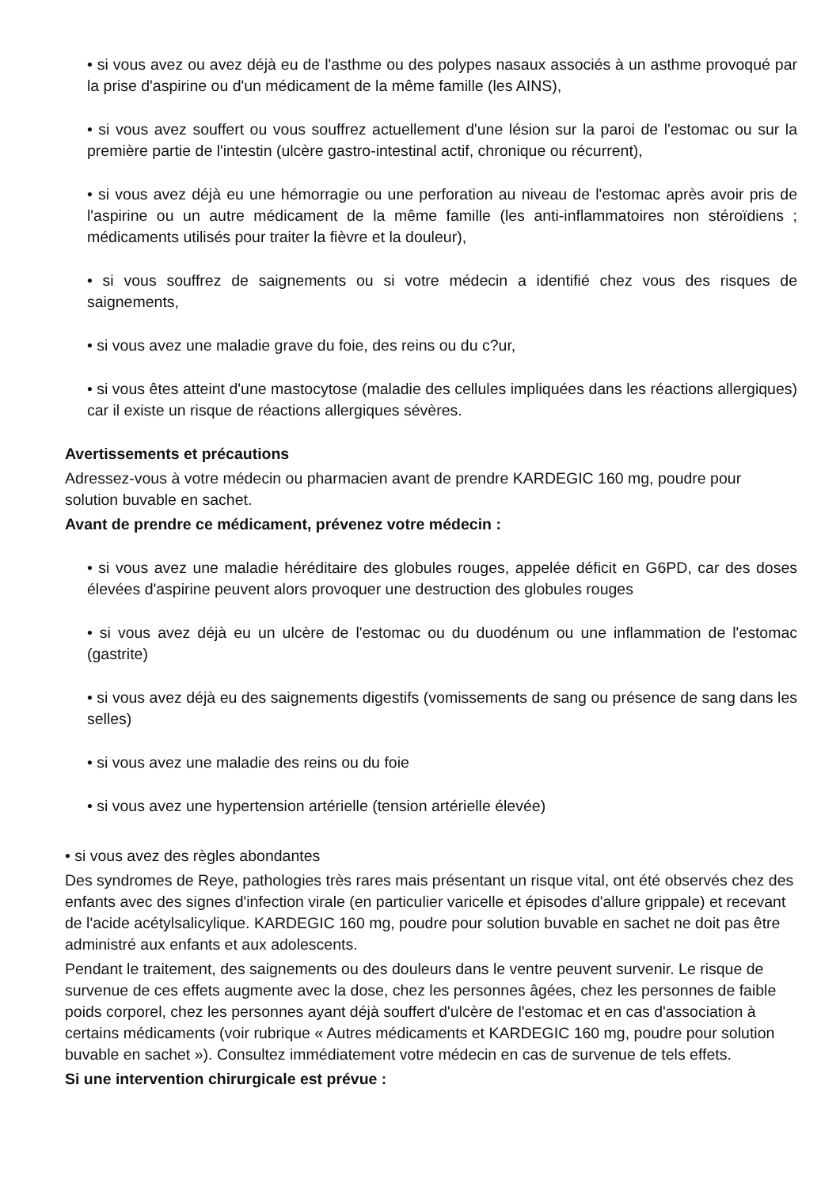• si vous avez ou avez déjà eu de l'asthme ou des polypes nasaux associés à un asthme provoqué par la prise d'aspirine ou d'un médicament de la même famille (les AINS),
• si vous avez souffert ou vous souffrez actuellement d'une lésion sur la paroi de l'estomac ou sur la première partie de l'intestin (ulcère gastro-intestinal actif, chronique ou récurrent),
• si vous avez déjà eu une hémorragie ou une perforation au niveau de l'estomac après avoir pris de l'aspirine ou un autre médicament de la même famille (les anti-inflammatoires non stéroïdiens ; médicaments utilisés pour traiter la fièvre et la douleur),
• si vous souffrez de saignements ou si votre médecin a identifié chez vous des risques de saignements,
• si vous avez une maladie grave du foie, des reins ou du c?ur,
• si vous êtes atteint d'une mastocytose (maladie des cellules impliquées dans les réactions allergiques) car il existe un risque de réactions allergiques sévères.
Avertissements et précautions
Adressez-vous à votre médecin ou pharmacien avant de prendre KARDEGIC 160 mg, poudre pour solution buvable en sachet.
Avant de prendre ce médicament, prévenez votre médecin :
• si vous avez une maladie héréditaire des globules rouges, appelée déficit en G6PD, car des doses élevées d'aspirine peuvent alors provoquer une destruction des globules rouges
• si vous avez déjà eu un ulcère de l'estomac ou du duodénum ou une inflammation de l'estomac (gastrite)
• si vous avez déjà eu des saignements digestifs (vomissements de sang ou présence de sang dans les selles)
• si vous avez une maladie des reins ou du foie
• si vous avez une hypertension artérielle (tension artérielle élevée)
• si vous avez des règles abondantes
Des syndromes de Reye, pathologies très rares mais présentant un risque vital, ont été observés chez des enfants avec des signes d'infection virale (en particulier varicelle et épisodes d'allure grippale) et recevant de l'acide acétylsalicylique. KARDEGIC 160 mg, poudre pour solution buvable en sachet ne doit pas être administré aux enfants et aux adolescents.
Pendant le traitement, des saignements ou des douleurs dans le ventre peuvent survenir. Le risque de survenue de ces effets augmente avec la dose, chez les personnes âgées, chez les personnes de faible poids corporel, chez les personnes ayant déjà souffert d'ulcère de l'estomac et en cas d'association à certains médicaments (voir rubrique « Autres médicaments et KARDEGIC 160 mg, poudre pour solution buvable en sachet »). Consultez immédiatement votre médecin en cas de survenue de tels effets.
Si une intervention chirurgicale est prévue :